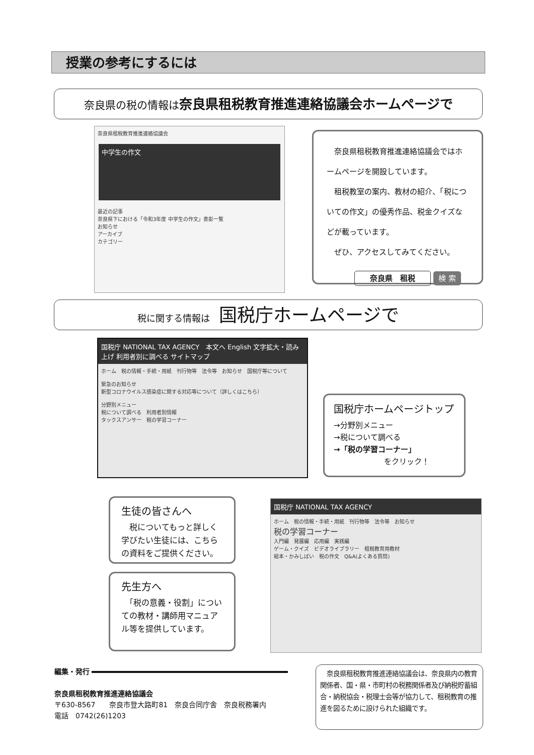授業の参考にするには
奈良県の税の情報は奈良県租税教育推進連絡協議会ホームページで
奈良県租税教育推進連絡協議会
中学生の作文
最近の記事
奈良県下における「令和3年度 中学生の作文」表彰一覧
お知らせ
アーカイブ
カテゴリー
　奈良県租税教育推進連絡協議会ではホームページを開設しています。
　租税教室の案内、教材の紹介、「税についての作文」の優秀作品、税金クイズなどが載っています。
　ぜひ、アクセスしてみてください。
奈良県　租税 検 索
税に関する情報は　国税庁ホームページで
国税庁 NATIONAL TAX AGENCY　本文へ English 文字拡大・読み上げ 利用者別に調べる サイトマップ
ホーム　税の情報・手続・用紙　刊行物等　法令等　お知らせ　国税庁等について
緊急のお知らせ
新型コロナウイルス感染症に関する対応等について（詳しくはこちら）
分野別メニュー
税について調べる　利用者別情報
タックスアンサー　税の学習コーナー
国税庁ホームページトップ
→分野別メニュー
→税について調べる
→「税の学習コーナー」
をクリック！
生徒の皆さんへ
　税についてもっと詳しく学びたい生徒には、こちらの資料をご提供ください。
先生方へ
　「税の意義・役割」についての教材・講師用マニュアル等を提供しています。
国税庁 NATIONAL TAX AGENCY
ホーム　税の情報・手続・用紙　刊行物等　法令等　お知らせ
税の学習コーナー
入門編　発展編　応用編　実践編
ゲーム・クイズ　ビデオライブラリー　租税教育用教材
絵本・かみしばい　税の作文　Q&A(よくある質問)
編集・発行
奈良県租税教育推進連絡協議会
〒630-8567　　奈良市登大路町81　奈良合同庁舎　奈良税務署内
電話　0742(26)1203
　奈良県租税教育推進連絡協議会は、奈良県内の教育関係者、国・県・市町村の税務関係者及び納税貯蓄組合・納税協会・税理士会等が協力して、租税教育の推進を図るために設けられた組織です。